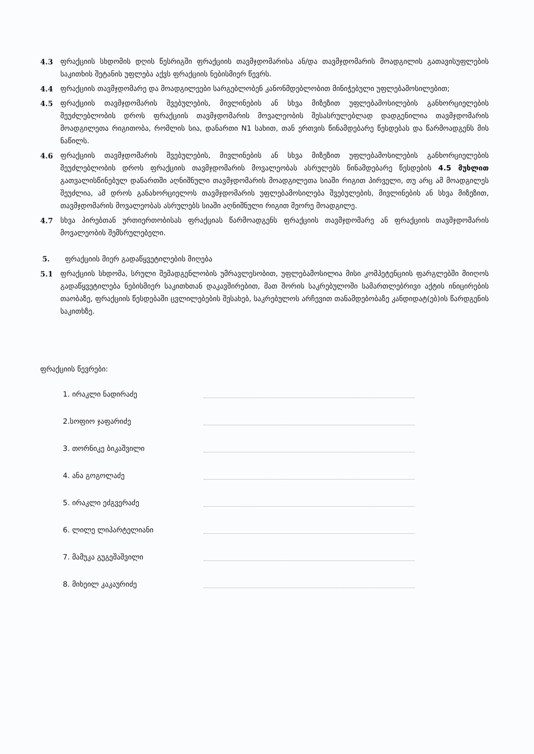4.3 ფრაქციის სხდომის დღის წესრიგში ფრაქციის თავმჯდომარისა ან/და თავმჯდომარის მოადგილის გათავისუფლების საკითხის შეტანის უფლება აქვს ფრაქციის ნებისმიერ წევრს.
4.4 ფრაქციის თავმჯდომარე და მოადგილეები სარგებლობენ კანონმდებლობით მინიჭებული უფლებამოსილებით;
4.5 ფრაქციის თავმჯდომარის შვებულების, მივლინების ან სხვა მიზეზით უფლებამოსილების განხორციელების შეუძლებლობის დროს ფრაქციის თავმჯდომარის მოვალეობის შესასრულებლად დადგენილია თავმჯდომარის მოადგილეთა რიგითობა, რომლის სია, დანართი N1 სახით, თან ერთვის წინამდებარე წესდებას და წარმოადგენს მის ნაწილს.
4.6 ფრაქციის თავმჯდომარის შვებულების, მივლინების ან სხვა მიზეზით უფლებამოსილების განხორციელების შეუძლებლობის დროს ფრაქციის თავმჯდომარის მოვალეობას ასრულებს წინამდებარე წესდების 4.5 მუხლით გათვალისწინებულ დანართში აღნიშნული თავმჯდომარის მოადგილეთა სიაში რიგით პირველი, თუ არც ამ მოადგილეს შეუძლია, ამ დროს განახორციელოს თავმჯდომარის უფლებამოსილება შვებულების, მივლინების ან სხვა მიზეზით, თავმჯდომარის მოვალეობას ასრულებს სიაში აღნიშნული რიგით მეორე მოადგილე.
4.7 სხვა პირებთან ურთიერთობისას ფრაქციას წარმოადგენს ფრაქციის თავმჯდომარე ან ფრაქციის თავმჯდომარის მოვალეობის შემსრულებელი.
5. ფრაქციის მიერ გადაწყვეტილების მიღება
5.1 ფრაქციის სხდომა, სრული შემადგენლობის უმრავლესობით, უფლებამოსილია მისი კომპეტენციის ფარგლებში მიიღოს გადაწყვეტილება ნებისმიერ საკითხთან დაკავშირებით, მათ შორის საკრებულოში სამართლებრივი აქტის ინიცირების თაობაზე, ფრაქციის წესდებაში ცვლილებების შესახებ, საკრებულოს არჩევით თანამდებობაზე კანდიდატ(ებ)ის წარდგენის საკითხზე.
ფრაქციის წევრები:
1. ირაკლი ნადირაძე
2.სოფიო ჯაფარიძე
3. თორნიკე ბიკაშვილი
4. ანა გოგოლაძე
5. ირაკლი ეძგვერაძე
6. ლილე ლიპარტელიანი
7. მამუკა გუგეშაშვილი
8. მიხეილ კაკაურიძე